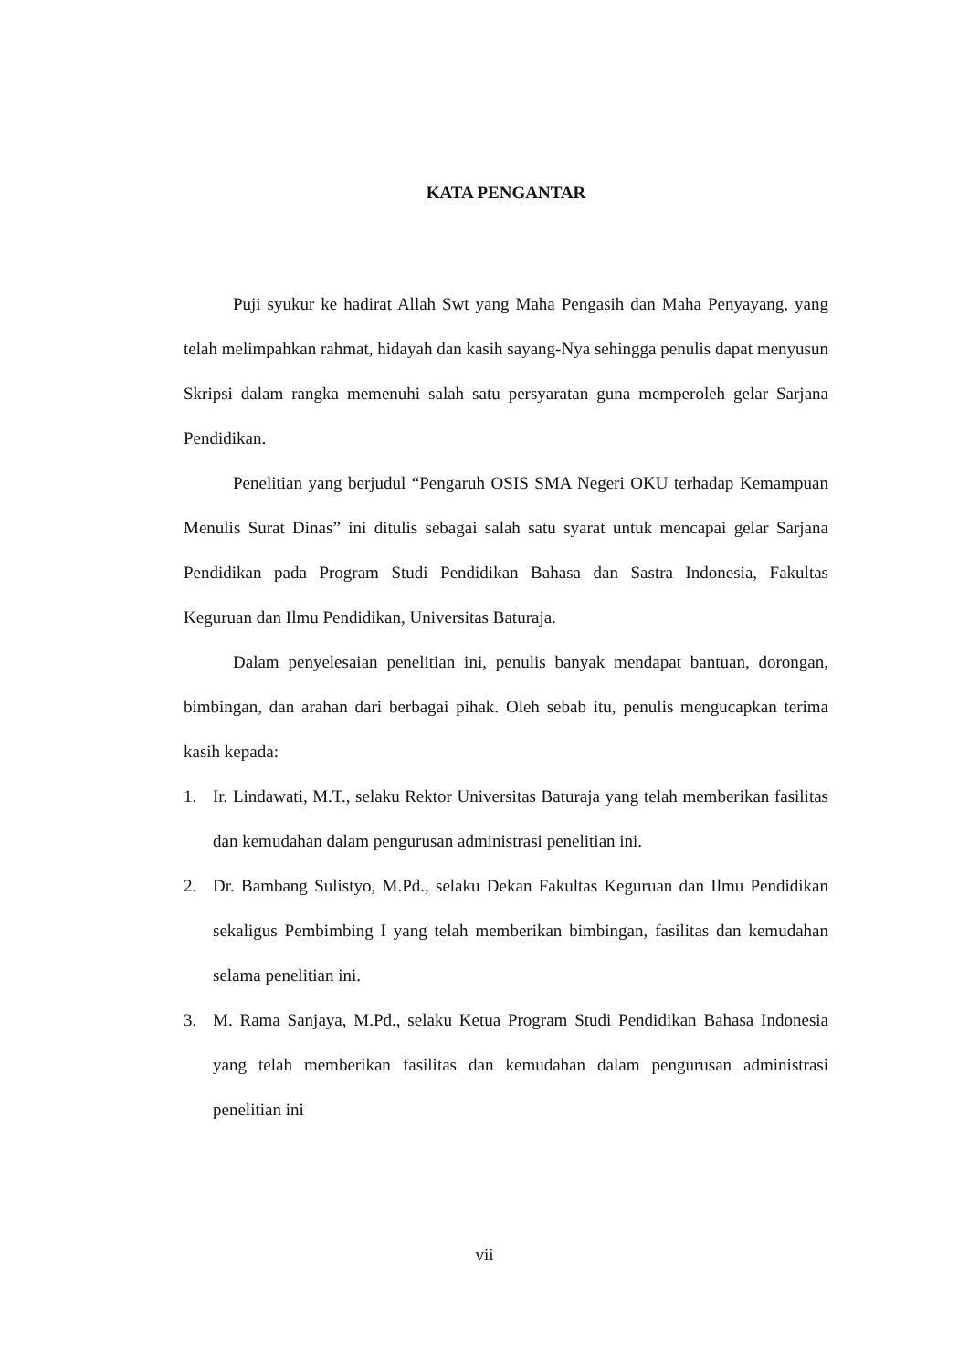KATA PENGANTAR
Puji syukur ke hadirat Allah Swt yang Maha Pengasih dan Maha Penyayang, yang telah melimpahkan rahmat, hidayah dan kasih sayang-Nya sehingga penulis dapat menyusun Skripsi dalam rangka memenuhi salah satu persyaratan guna memperoleh gelar Sarjana Pendidikan.
Penelitian yang berjudul “Pengaruh OSIS SMA Negeri OKU terhadap Kemampuan Menulis Surat Dinas” ini ditulis sebagai salah satu syarat untuk mencapai gelar Sarjana Pendidikan pada Program Studi Pendidikan Bahasa dan Sastra Indonesia, Fakultas Keguruan dan Ilmu Pendidikan, Universitas Baturaja.
Dalam penyelesaian penelitian ini, penulis banyak mendapat bantuan, dorongan, bimbingan, dan arahan dari berbagai pihak. Oleh sebab itu, penulis mengucapkan terima kasih kepada:
1. Ir. Lindawati, M.T., selaku Rektor Universitas Baturaja yang telah memberikan fasilitas dan kemudahan dalam pengurusan administrasi penelitian ini.
2. Dr. Bambang Sulistyo, M.Pd., selaku Dekan Fakultas Keguruan dan Ilmu Pendidikan sekaligus Pembimbing I yang telah memberikan bimbingan, fasilitas dan kemudahan selama penelitian ini.
3. M. Rama Sanjaya, M.Pd., selaku Ketua Program Studi Pendidikan Bahasa Indonesia yang telah memberikan fasilitas dan kemudahan dalam pengurusan administrasi penelitian ini
vii